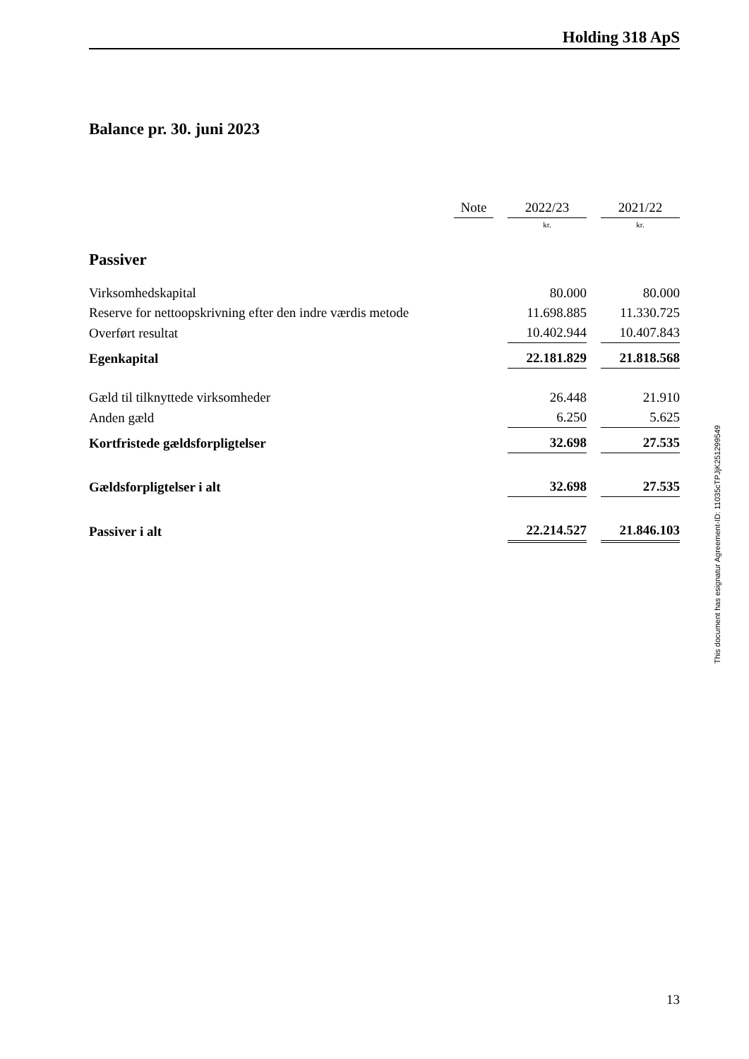Holding 318 ApS
Balance pr. 30. juni 2023
| | Note | | 2022/23 | | 2021/22 |
| --- | --- | --- | --- | --- | --- |
| | | | kr. | | kr. |
| Passiver | | | | | |
| Virksomhedskapital | | | 80.000 | | 80.000 |
| Reserve for nettoopskrivning efter den indre værdis metode | | | 11.698.885 | | 11.330.725 |
| Overført resultat | | | 10.402.944 | | 10.407.843 |
| Egenkapital | | | 22.181.829 | | 21.818.568 |
| Gæld til tilknyttede virksomheder | | | 26.448 | | 21.910 |
| Anden gæld | | | 6.250 | | 5.625 |
| Kortfristede gældsforpligtelser | | | 32.698 | | 27.535 |
| Gældsforpligtelser i alt | | | 32.698 | | 27.535 |
| Passiver i alt | | | 22.214.527 | | 21.846.103 |
This document has esignatur Agreement-ID: 11035cTPJjK251299549
13